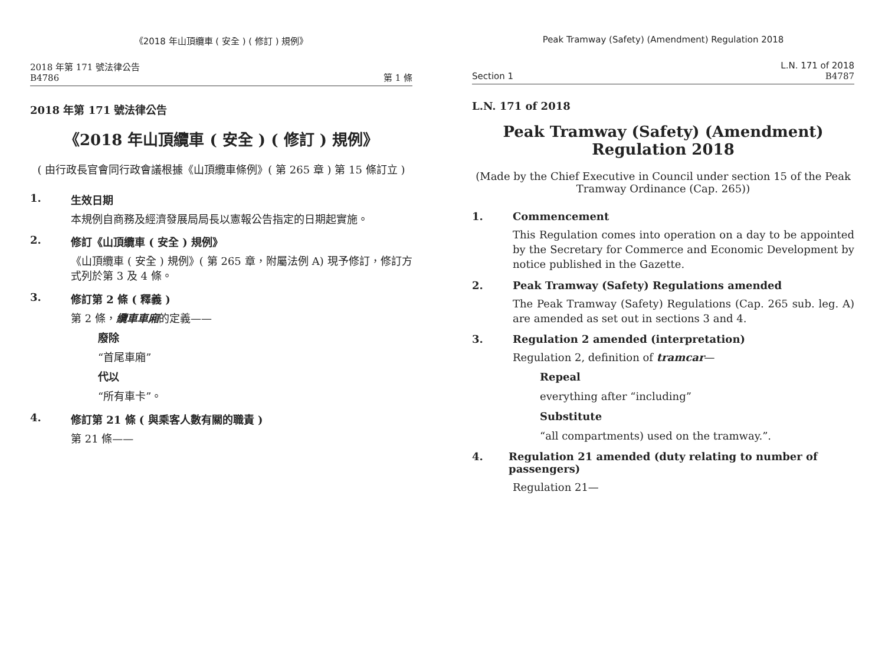《2018 年山頂纜車 ( 安全 ) ( 修訂 ) 規例》
2018 年第 171 號法律公告
B4786
第 1 條
2018 年第 171 號法律公告
《2018 年山頂纜車 ( 安全 ) ( 修訂 ) 規例》
( 由行政長官會同行政會議根據《山頂纜車條例》( 第 265 章 ) 第 15 條訂立 )
1. 生效日期
本規例自商務及經濟發展局局長以憲報公告指定的日期起實施。
2. 修訂《山頂纜車 ( 安全 ) 規例》
《山頂纜車 ( 安全 ) 規例》( 第 265 章，附屬法例 A) 現予修訂，修訂方式列於第 3 及 4 條。
3. 修訂第 2 條 ( 釋義 )
第 2 條，纜車車廂的定義——
廢除
“首尾車廂”
代以
“所有車卡”。
4. 修訂第 21 條 ( 與乘客人數有關的職責 )
第 21 條——
Peak Tramway (Safety) (Amendment) Regulation 2018
Section 1
L.N. 171 of 2018
B4787
L.N. 171 of 2018
Peak Tramway (Safety) (Amendment) Regulation 2018
(Made by the Chief Executive in Council under section 15 of the Peak Tramway Ordinance (Cap. 265))
1. Commencement
This Regulation comes into operation on a day to be appointed by the Secretary for Commerce and Economic Development by notice published in the Gazette.
2. Peak Tramway (Safety) Regulations amended
The Peak Tramway (Safety) Regulations (Cap. 265 sub. leg. A) are amended as set out in sections 3 and 4.
3. Regulation 2 amended (interpretation)
Regulation 2, definition of tramcar—
Repeal
everything after “including”
Substitute
“all compartments) used on the tramway.”.
4. Regulation 21 amended (duty relating to number of passengers)
Regulation 21—